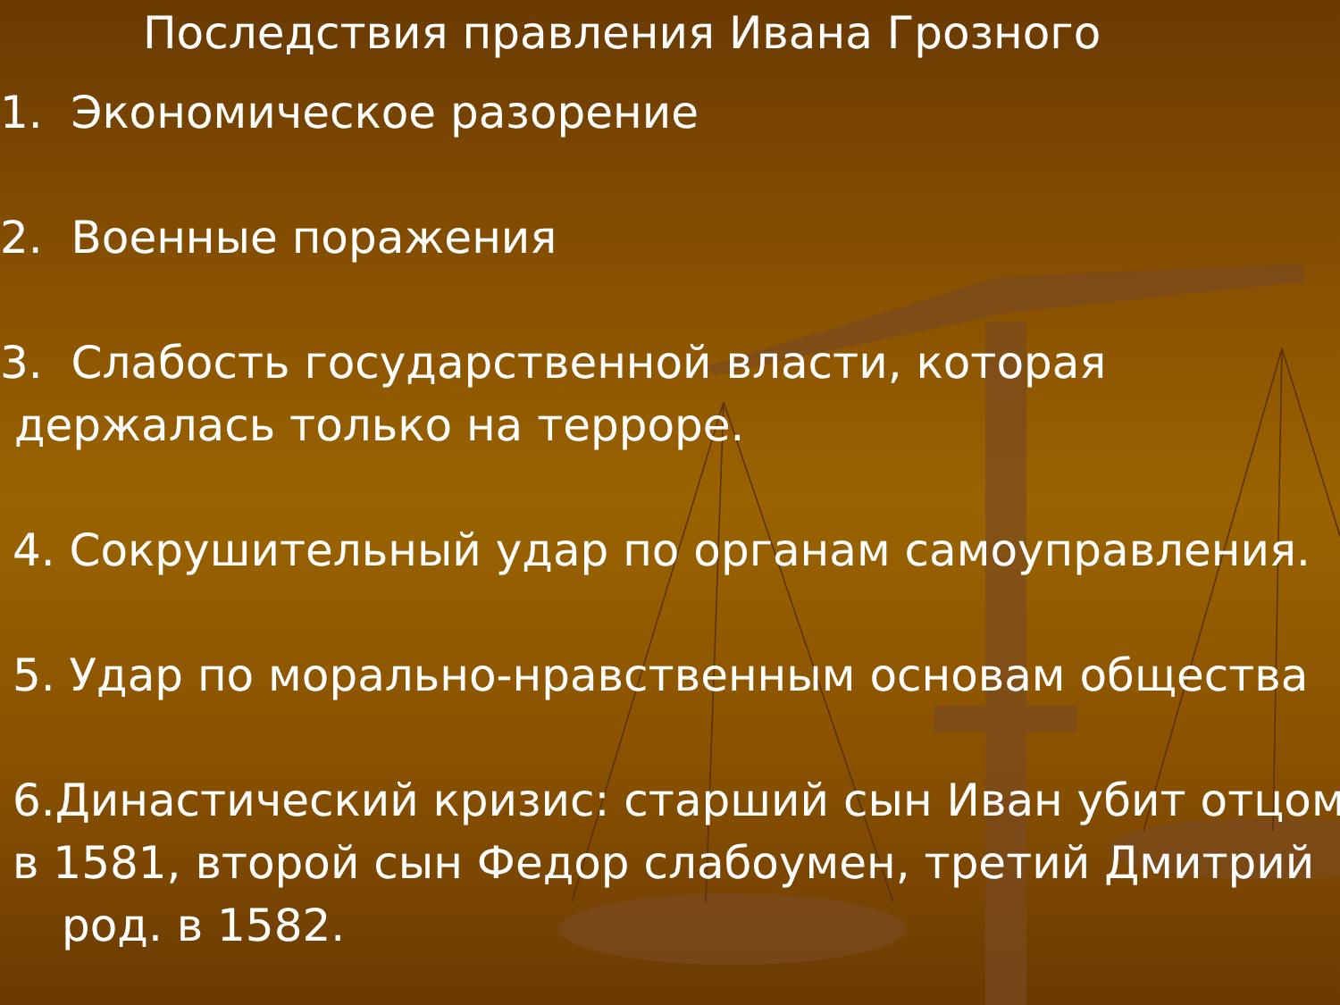Последствия правления Ивана Грозного
1. Экономическое разорение
2. Военные поражения
3. Слабость государственной власти, которая
держалась только на терроре.
4. Сокрушительный удар по органам самоуправления.
5. Удар по морально-нравственным основам общества
6.Династический кризис: старший сын Иван убит отцом
в 1581, второй сын Федор слабоумен, третий Дмитрий
род. в 1582.